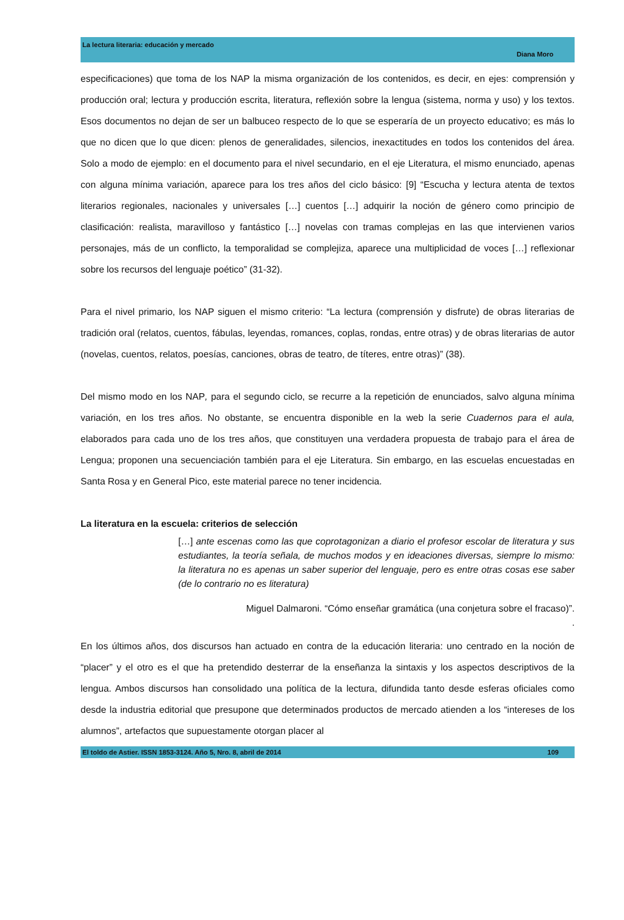La lectura literaria: educación y mercado
Diana Moro
especificaciones) que toma de los NAP la misma organización de los contenidos, es decir, en ejes: comprensión y producción oral; lectura y producción escrita, literatura, reflexión sobre la lengua (sistema, norma y uso) y los textos. Esos documentos no dejan de ser un balbuceo respecto de lo que se esperaría de un proyecto educativo; es más lo que no dicen que lo que dicen: plenos de generalidades, silencios, inexactitudes en todos los contenidos del área. Solo a modo de ejemplo: en el documento para el nivel secundario, en el eje Literatura, el mismo enunciado, apenas con alguna mínima variación, aparece para los tres años del ciclo básico: [9] “Escucha y lectura atenta de textos literarios regionales, nacionales y universales […] cuentos […] adquirir la noción de género como principio de clasificación: realista, maravilloso y fantástico […] novelas con tramas complejas en las que intervienen varios personajes, más de un conflicto, la temporalidad se complejiza, aparece una multiplicidad de voces […] reflexionar sobre los recursos del lenguaje poético” (31-32).
Para el nivel primario, los NAP siguen el mismo criterio: “La lectura (comprensión y disfrute) de obras literarias de tradición oral (relatos, cuentos, fábulas, leyendas, romances, coplas, rondas, entre otras) y de obras literarias de autor (novelas, cuentos, relatos, poesías, canciones, obras de teatro, de títeres, entre otras)” (38).
Del mismo modo en los NAP, para el segundo ciclo, se recurre a la repetición de enunciados, salvo alguna mínima variación, en los tres años. No obstante, se encuentra disponible en la web la serie Cuadernos para el aula, elaborados para cada uno de los tres años, que constituyen una verdadera propuesta de trabajo para el área de Lengua; proponen una secuenciación también para el eje Literatura. Sin embargo, en las escuelas encuestadas en Santa Rosa y en General Pico, este material parece no tener incidencia.
La literatura en la escuela: criterios de selección
[…] ante escenas como las que coprotagonizan a diario el profesor escolar de literatura y sus estudiantes, la teoría señala, de muchos modos y en ideaciones diversas, siempre lo mismo: la literatura no es apenas un saber superior del lenguaje, pero es entre otras cosas ese saber (de lo contrario no es literatura)
Miguel Dalmaroni. “Cómo enseñar gramática (una conjetura sobre el fracaso)”.
.
En los últimos años, dos discursos han actuado en contra de la educación literaria: uno centrado en la noción de “placer” y el otro es el que ha pretendido desterrar de la enseñanza la sintaxis y los aspectos descriptivos de la lengua. Ambos discursos han consolidado una política de la lectura, difundida tanto desde esferas oficiales como desde la industria editorial que presupone que determinados productos de mercado atienden a los “intereses de los alumnos”, artefactos que supuestamente otorgan placer al
El toldo de Astier. ISSN 1853-3124. Año 5, Nro. 8, abril de 2014 109